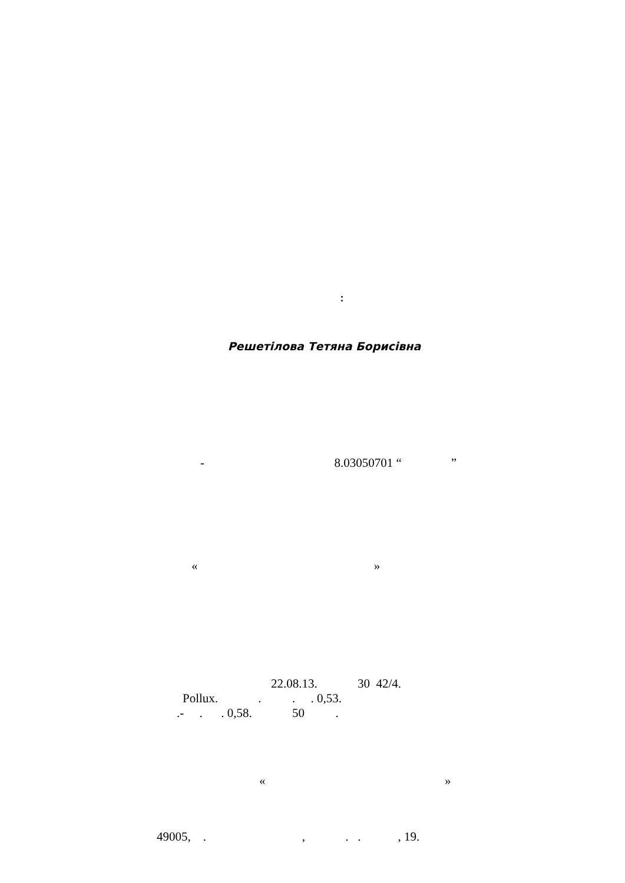:
Решетілова Тетяна Борисівна
- 8.03050701 “ ”
« »
22.08.13. 30 42/4.
Pollux. . . . 0,53.
.- . . 0,58. 50 .
« »
49005, . , . . , 19.